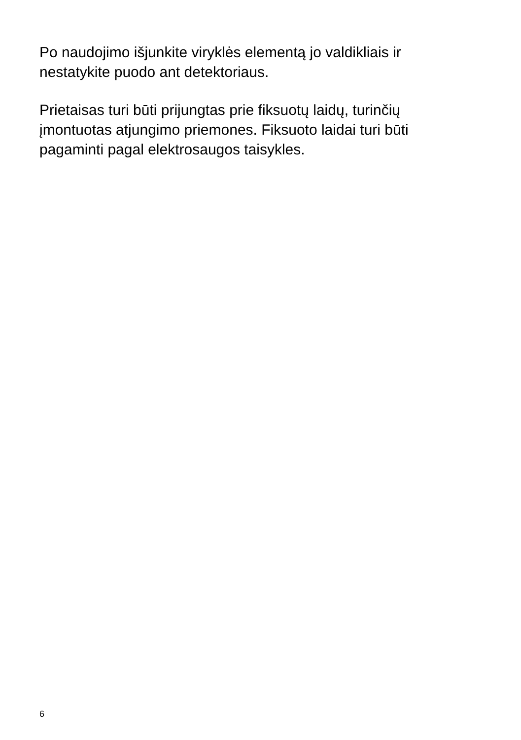Po naudojimo išjunkite viryklės elementą jo valdikliais ir
nestatykite puodo ant detektoriaus.
Prietaisas turi būti prijungtas prie fiksuotų laidų, turinčių
įmontuotas atjungimo priemones. Fiksuoto laidai turi būti
pagaminti pagal elektrosaugos taisykles.
6